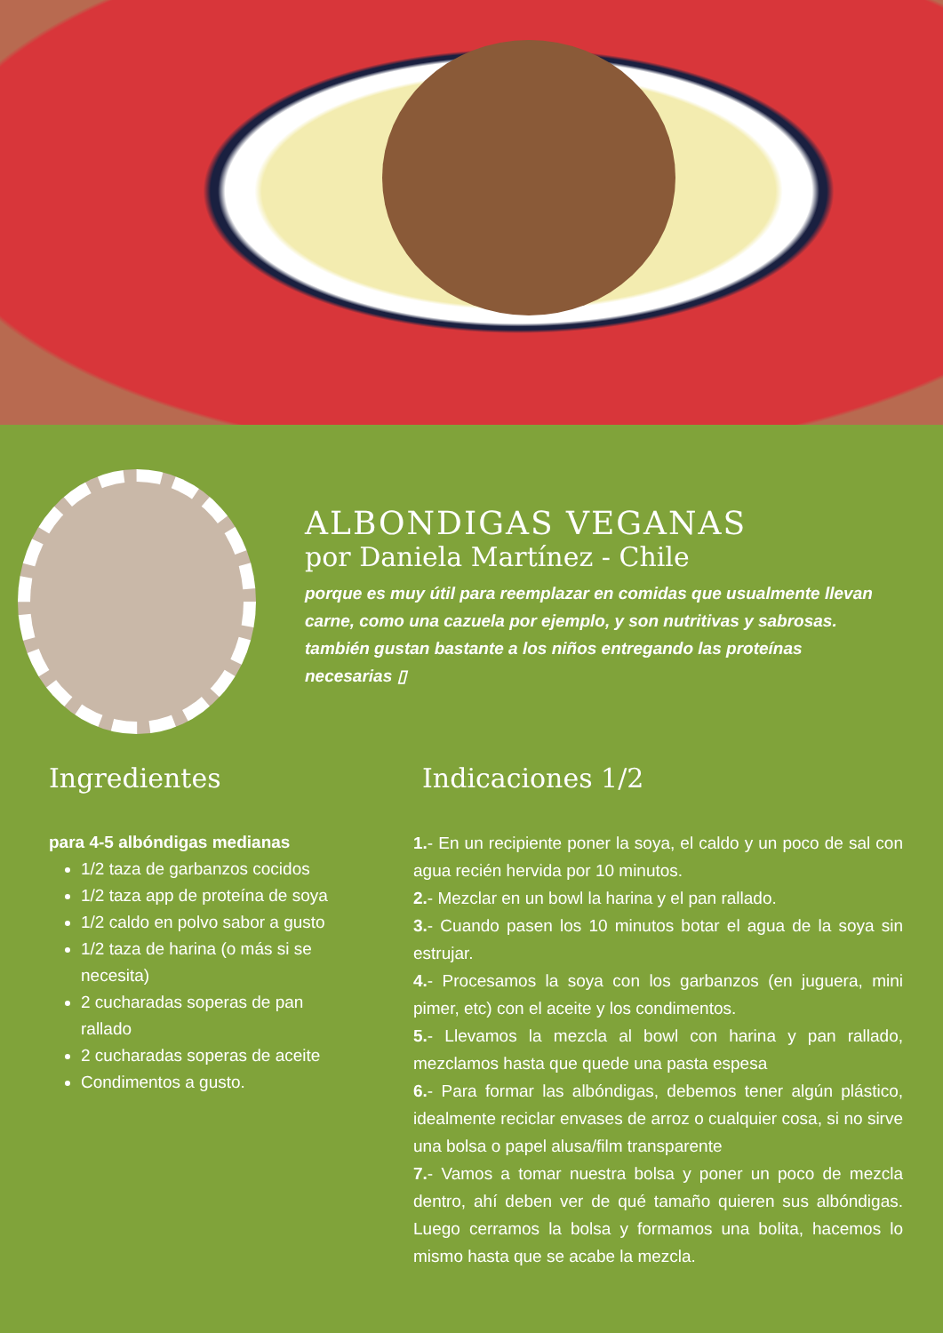ALBONDIGAS VEGANAS
por Daniela Martínez - Chile
porque es muy útil para reemplazar en comidas que usualmente llevan carne, como una cazuela por ejemplo, y son nutritivas y sabrosas. también gustan bastante a los niños entregando las proteínas necesarias ▯
Ingredientes
para 4-5 albóndigas medianas
1/2 taza de garbanzos cocidos
1/2 taza app de proteína de soya
1/2 caldo en polvo sabor a gusto
1/2 taza de harina (o más si se necesita)
2 cucharadas soperas de pan rallado
2 cucharadas soperas de aceite
Condimentos a gusto.
Indicaciones 1/2
1.- En un recipiente poner la soya, el caldo y un poco de sal con agua recién hervida por 10 minutos.
2.- Mezclar en un bowl la harina y el pan rallado.
3.- Cuando pasen los 10 minutos botar el agua de la soya sin estrujar.
4.- Procesamos la soya con los garbanzos (en juguera, mini pimer, etc) con el aceite y los condimentos.
5.- Llevamos la mezcla al bowl con harina y pan rallado, mezclamos hasta que quede una pasta espesa
6.- Para formar las albóndigas, debemos tener algún plástico, idealmente reciclar envases de arroz o cualquier cosa, si no sirve una bolsa o papel alusa/film transparente
7.- Vamos a tomar nuestra bolsa y poner un poco de mezcla dentro, ahí deben ver de qué tamaño quieren sus albóndigas. Luego cerramos la bolsa y formamos una bolita, hacemos lo mismo hasta que se acabe la mezcla.